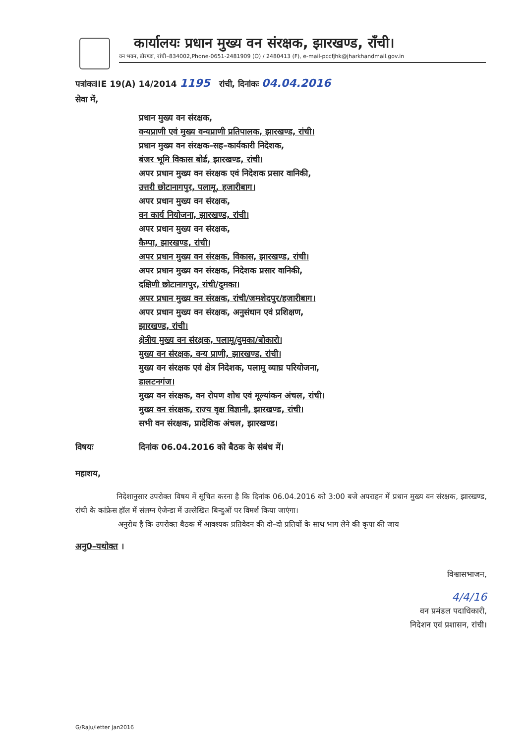कार्यालयः प्रधान मुख्य वन संरक्षक, झारखण्ड, राँची।
वन भवन, डोरण्डा, रांची–834002,Phone-0651-2481909 (O) / 2480413 (F), e-mail-pccfjhk@jharkhandmail.gov.in
पत्रांकःIIE 19(A) 14/2014 1195 रांची, दिनांकः 04.04.2016
सेवा में,
प्रधान मुख्य वन संरक्षक,
वन्यप्राणी एवं मुख्य वन्यप्राणी प्रतिपालक, झारखण्ड, रांची।
प्रधान मुख्य वन संरक्षक–सह–कार्यकारी निदेशक,
बंजर भूमि विकास बोर्ड, झारखण्ड, रांची।
अपर प्रधान मुख्य वन संरक्षक एवं निदेशक प्रसार वानिकी,
उत्तरी छोटानागपुर, पलामू, हजारीबाग।
अपर प्रधान मुख्य वन संरक्षक,
वन कार्य नियोजना, झारखण्ड, रांची।
अपर प्रधान मुख्य वन संरक्षक,
कैम्पा, झारखण्ड, रांची।
अपर प्रधान मुख्य वन संरक्षक, विकास, झारखण्ड, रांची।
अपर प्रधान मुख्य वन संरक्षक, निदेशक प्रसार वानिकी,
दक्षिणी छोटानागपुर, रांची/दुमका।
अपर प्रधान मुख्य वन संरक्षक, रांची/जमशेदपुर/हजारीबाग।
अपर प्रधान मुख्य वन संरक्षक, अनुसंधान एवं प्रशिक्षण,
झारखण्ड, रांची।
क्षेत्रीय मुख्य वन संरक्षक, पलामू/दुमका/बोकारो।
मुख्य वन संरक्षक, वन्य प्राणी, झारखण्ड, रांची।
मुख्य वन संरक्षक एवं क्षेत्र निदेशक, पलामू व्याघ्र परियोजना,
डालटनगंज।
मुख्य वन संरक्षक, वन रोपण शोध एवं मूल्यांकन अंचल, रांची।
मुख्य वन संरक्षक, राज्य वृक्ष विज्ञानी, झारखण्ड, रांची।
सभी वन संरक्षक, प्रादेशिक अंचल, झारखण्ड।
विषयः दिनांक 06.04.2016 को बैठक के संबंध में।
महाशय,
निदेशानुसार उपरोक्त विषय में सूचित करना है कि दिनांक 06.04.2016 को 3:00 बजे अपराहन में प्रधान मुख्य वन संरक्षक, झारखण्ड, रांची के कांफ्रेस हॉल में संलग्न ऐजेन्डा में उल्लेखित बिन्दुओं पर विमर्श किया जाएंगा।
अनुरोध है कि उपरोक्त बैठक में आवश्यक प्रतिवेदन की दो–दो प्रतियों के साथ भाग लेने की कृपा की जाय
अनु0–यथोक्त ।
विश्वासभाजन,
4/4/16
वन प्रमंडल पदाधिकारी,
निदेशन एवं प्रशासन, रांची।
G/Raju/letter jan2016